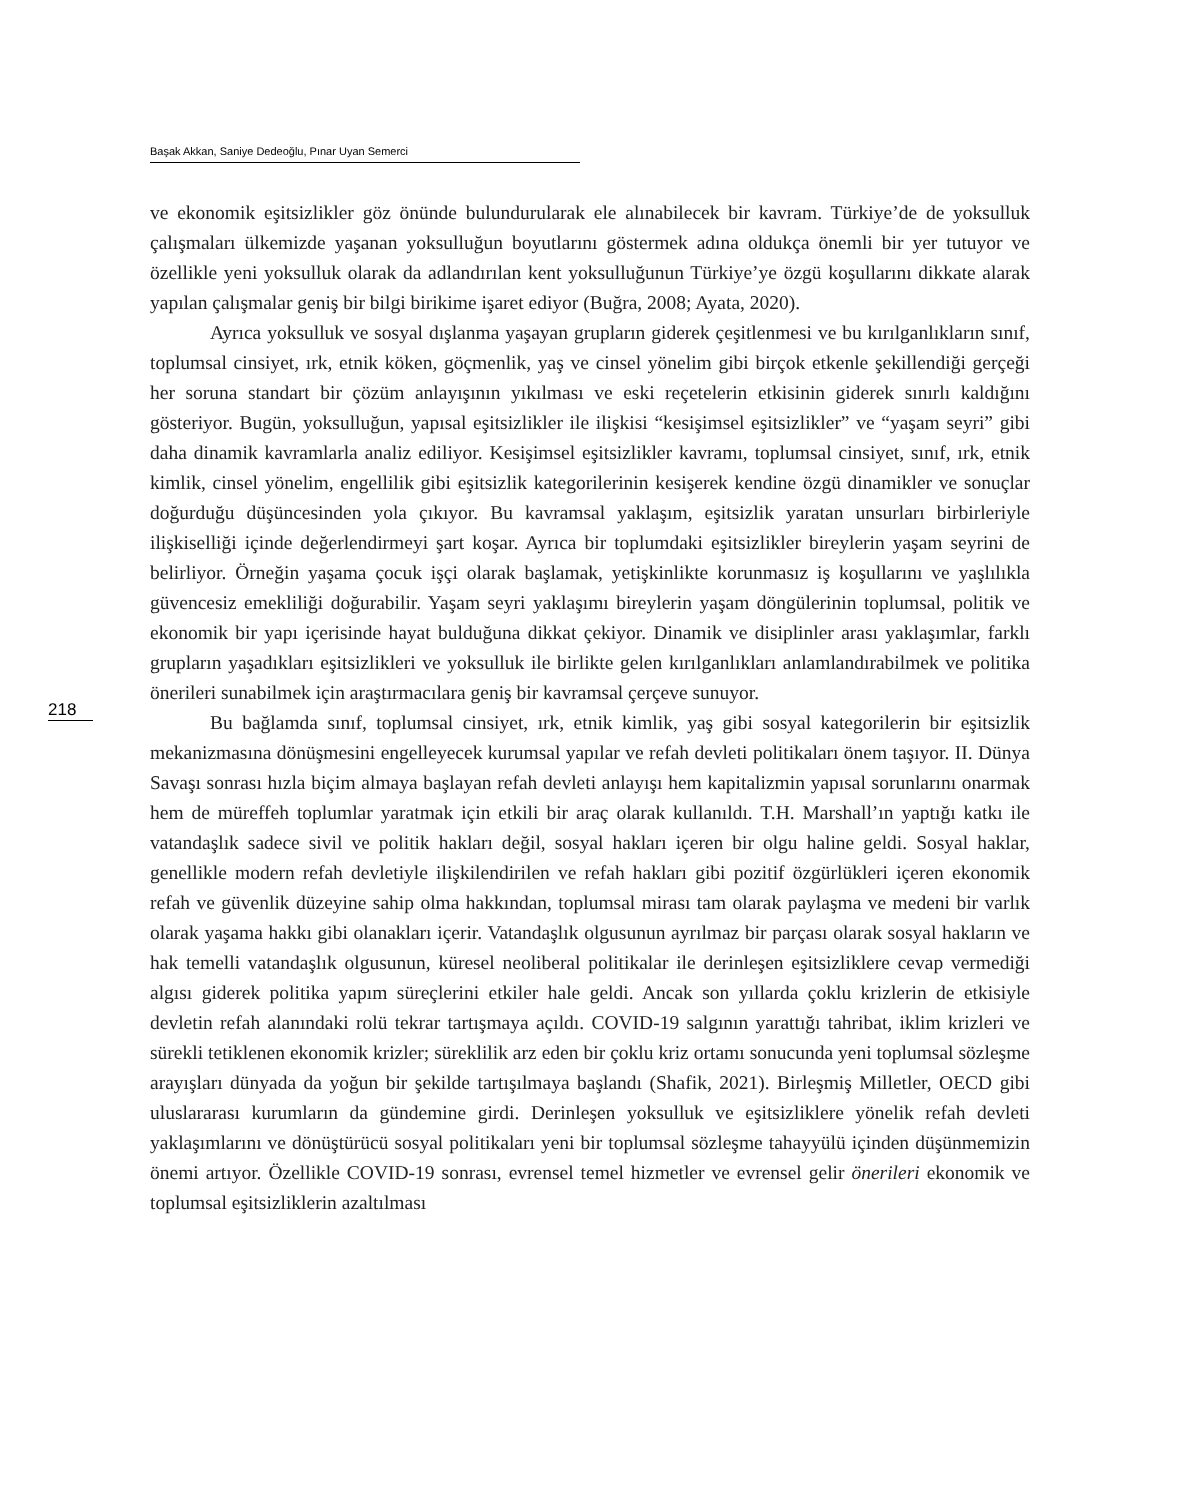Başak Akkan, Saniye Dedeoğlu, Pınar Uyan Semerci
218
ve ekonomik eşitsizlikler göz önünde bulundurularak ele alınabilecek bir kavram. Türkiye’de de yoksulluk çalışmaları ülkemizde yaşanan yoksulluğun boyutlarını göstermek adına oldukça önemli bir yer tutuyor ve özellikle yeni yoksulluk olarak da adlandırılan kent yoksulluğunun Türkiye’ye özgü koşullarını dikkate alarak yapılan çalışmalar geniş bir bilgi birikime işaret ediyor (Buğra, 2008; Ayata, 2020).
Ayrıca yoksulluk ve sosyal dışlanma yaşayan grupların giderek çeşitlenmesi ve bu kırılganlıkların sınıf, toplumsal cinsiyet, ırk, etnik köken, göçmenlik, yaş ve cinsel yönelim gibi birçok etkenle şekillendiği gerçeği her soruna standart bir çözüm anlayışının yıkılması ve eski reçetelerin etkisinin giderek sınırlı kaldığını gösteriyor. Bugün, yoksulluğun, yapısal eşitsizlikler ile ilişkisi “kesişimsel eşitsizlikler” ve “yaşam seyri” gibi daha dinamik kavramlarla analiz ediliyor. Kesişimsel eşitsizlikler kavramı, toplumsal cinsiyet, sınıf, ırk, etnik kimlik, cinsel yönelim, engellilik gibi eşitsizlik kategorilerinin kesişerek kendine özgü dinamikler ve sonuçlar doğurduğu düşüncesinden yola çıkıyor. Bu kavramsal yaklaşım, eşitsizlik yaratan unsurları birbirleriyle ilişkiselliği içinde değerlendirmeyi şart koşar. Ayrıca bir toplumdaki eşitsizlikler bireylerin yaşam seyrini de belirliyor. Örneğin yaşama çocuk işçi olarak başlamak, yetişkinlikte korunmasız iş koşullarını ve yaşlılıkla güvencesiz emekliliği doğurabilir. Yaşam seyri yaklaşımı bireylerin yaşam döngülerinin toplumsal, politik ve ekonomik bir yapı içerisinde hayat bulduğuna dikkat çekiyor. Dinamik ve disiplinler arası yaklaşımlar, farklı grupların yaşadıkları eşitsizlikleri ve yoksulluk ile birlikte gelen kırılganlıkları anlamlandırabilmek ve politika önerileri sunabilmek için araştırmacılara geniş bir kavramsal çerçeve sunuyor.
Bu bağlamda sınıf, toplumsal cinsiyet, ırk, etnik kimlik, yaş gibi sosyal kategorilerin bir eşitsizlik mekanizmasına dönüşmesini engelleyecek kurumsal yapılar ve refah devleti politikaları önem taşıyor. II. Dünya Savaşı sonrası hızla biçim almaya başlayan refah devleti anlayışı hem kapitalizmin yapısal sorunlarını onarmak hem de müreffeh toplumlar yaratmak için etkili bir araç olarak kullanıldı. T.H. Marshall’ın yaptığı katkı ile vatandaşlık sadece sivil ve politik hakları değil, sosyal hakları içeren bir olgu haline geldi. Sosyal haklar, genellikle modern refah devletiyle ilişkilendirilen ve refah hakları gibi pozitif özgürlükleri içeren ekonomik refah ve güvenlik düzeyine sahip olma hakkından, toplumsal mirası tam olarak paylaşma ve medeni bir varlık olarak yaşama hakkı gibi olanakları içerir. Vatandaşlık olgusunun ayrılmaz bir parçası olarak sosyal hakların ve hak temelli vatandaşlık olgusunun, küresel neoliberal politikalar ile derinleşen eşitsizliklere cevap vermediği algısı giderek politika yapım süreçlerini etkiler hale geldi. Ancak son yıllarda çoklu krizlerin de etkisiyle devletin refah alanındaki rolü tekrar tartışmaya açıldı. COVID-19 salgının yarattığı tahribat, iklim krizleri ve sürekli tetiklenen ekonomik krizler; süreklilik arz eden bir çoklu kriz ortamı sonucunda yeni toplumsal sözleşme arayışları dünyada da yoğun bir şekilde tartışılmaya başlandı (Shafik, 2021). Birleşmiş Milletler, OECD gibi uluslararası kurumların da gündemine girdi. Derinleşen yoksulluk ve eşitsizliklere yönelik refah devleti yaklaşımlarını ve dönüştürücü sosyal politikaları yeni bir toplumsal sözleşme tahayyülü içinden düşünmemizin önemi artıyor. Özellikle COVID-19 sonrası, evrensel temel hizmetler ve evrensel gelir önerileri ekonomik ve toplumsal eşitsizliklerin azaltılması